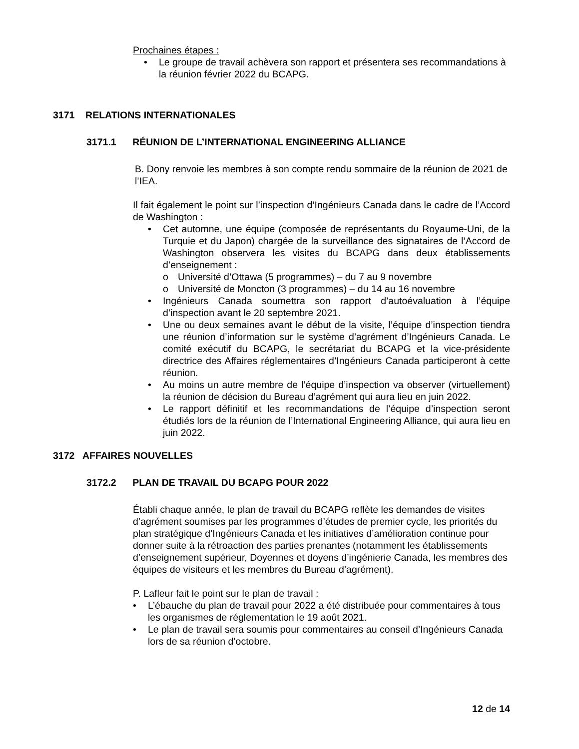Prochaines étapes :
• Le groupe de travail achèvera son rapport et présentera ses recommandations à la réunion février 2022 du BCAPG.
3171 RELATIONS INTERNATIONALES
3171.1 RÉUNION DE L’INTERNATIONAL ENGINEERING ALLIANCE
B. Dony renvoie les membres à son compte rendu sommaire de la réunion de 2021 de l’IEA.
Il fait également le point sur l’inspection d’Ingénieurs Canada dans le cadre de l’Accord de Washington :
• Cet automne, une équipe (composée de représentants du Royaume-Uni, de la Turquie et du Japon) chargée de la surveillance des signataires de l’Accord de Washington observera les visites du BCAPG dans deux établissements d’enseignement :
o Université d’Ottawa (5 programmes) – du 7 au 9 novembre
o Université de Moncton (3 programmes) – du 14 au 16 novembre
• Ingénieurs Canada soumettra son rapport d’autoévaluation à l’équipe d’inspection avant le 20 septembre 2021.
• Une ou deux semaines avant le début de la visite, l’équipe d’inspection tiendra une réunion d’information sur le système d’agrément d’Ingénieurs Canada. Le comité exécutif du BCAPG, le secrétariat du BCAPG et la vice-présidente directrice des Affaires réglementaires d’Ingénieurs Canada participeront à cette réunion.
• Au moins un autre membre de l’équipe d’inspection va observer (virtuellement) la réunion de décision du Bureau d’agrément qui aura lieu en juin 2022.
• Le rapport définitif et les recommandations de l’équipe d’inspection seront étudiés lors de la réunion de l’International Engineering Alliance, qui aura lieu en juin 2022.
3172 AFFAIRES NOUVELLES
3172.2 PLAN DE TRAVAIL DU BCAPG POUR 2022
Établi chaque année, le plan de travail du BCAPG reflète les demandes de visites d’agrément soumises par les programmes d’études de premier cycle, les priorités du plan stratégique d’Ingénieurs Canada et les initiatives d’amélioration continue pour donner suite à la rétroaction des parties prenantes (notamment les établissements d’enseignement supérieur, Doyennes et doyens d’ingénierie Canada, les membres des équipes de visiteurs et les membres du Bureau d’agrément).
P. Lafleur fait le point sur le plan de travail :
• L’ébauche du plan de travail pour 2022 a été distribuée pour commentaires à tous les organismes de réglementation le 19 août 2021.
• Le plan de travail sera soumis pour commentaires au conseil d’Ingénieurs Canada lors de sa réunion d’octobre.
12 de 14